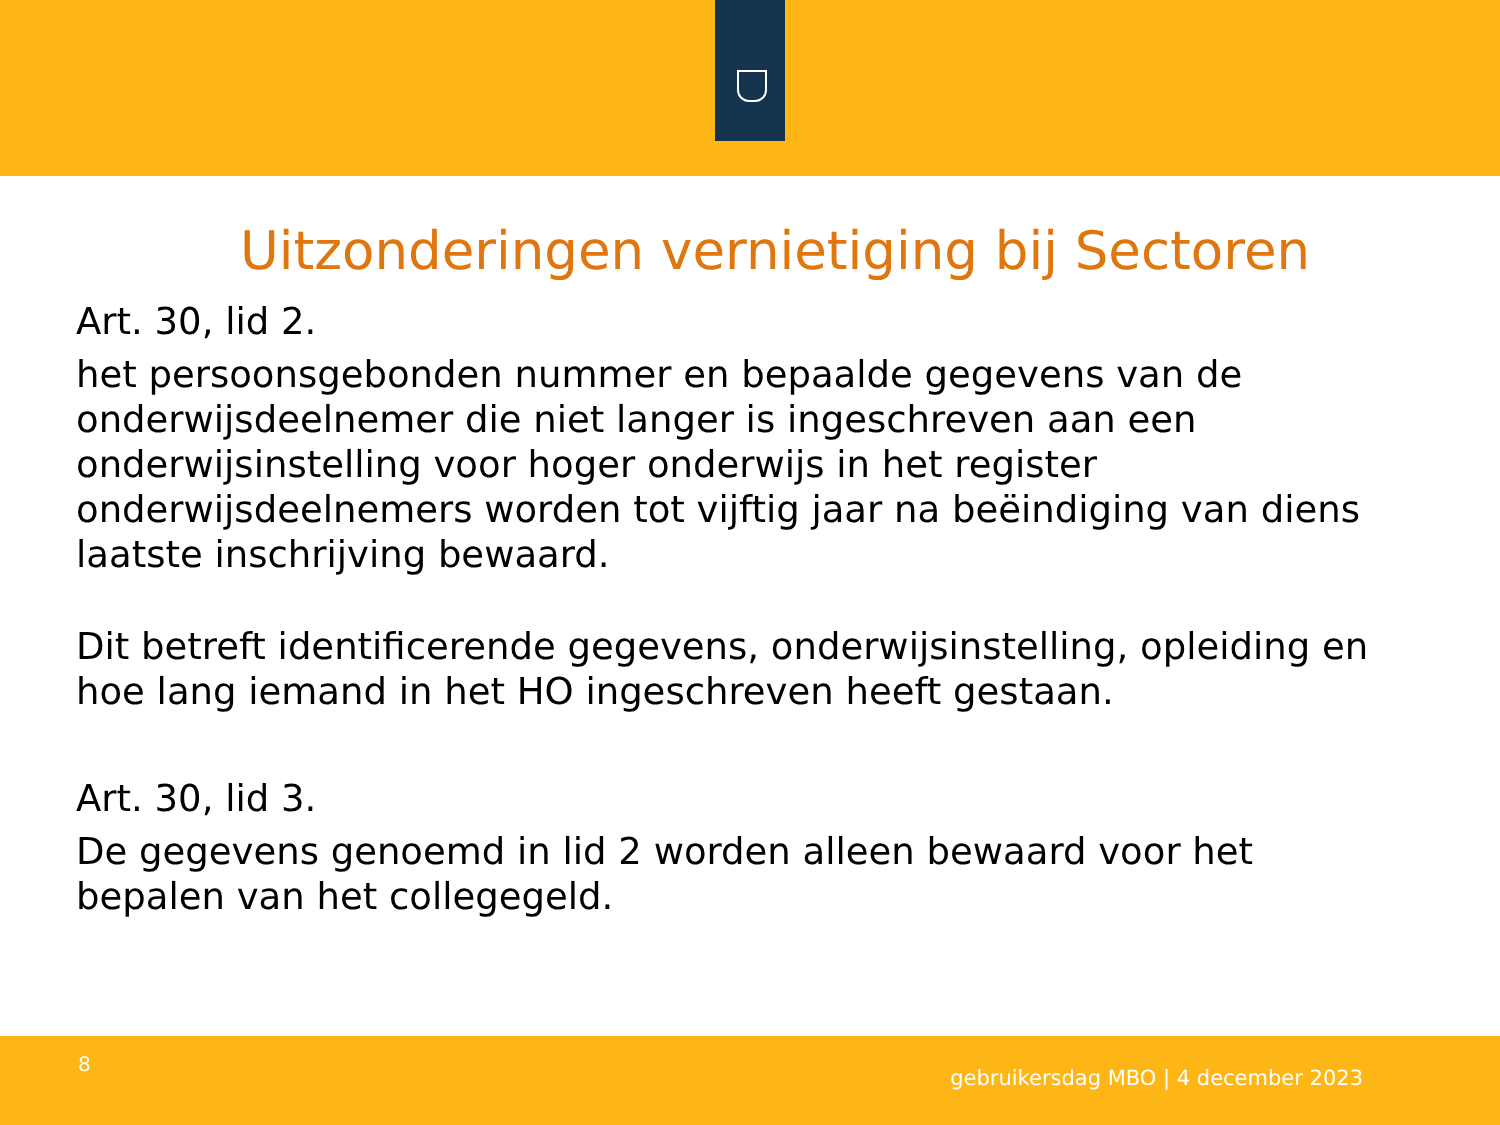Uitzonderingen vernietiging bij Sectoren
Art. 30, lid 2.
het persoonsgebonden nummer en bepaalde gegevens van de onderwijsdeelnemer die niet langer is ingeschreven aan een onderwijsinstelling voor hoger onderwijs in het register onderwijsdeelnemers worden tot vijftig jaar na beëindiging van diens laatste inschrijving bewaard.
Dit betreft identificerende gegevens, onderwijsinstelling, opleiding en hoe lang iemand in het HO ingeschreven heeft gestaan.
Art. 30, lid 3.
De gegevens genoemd in lid 2 worden alleen bewaard voor het bepalen van het collegegeld.
8
gebruikersdag MBO | 4 december 2023